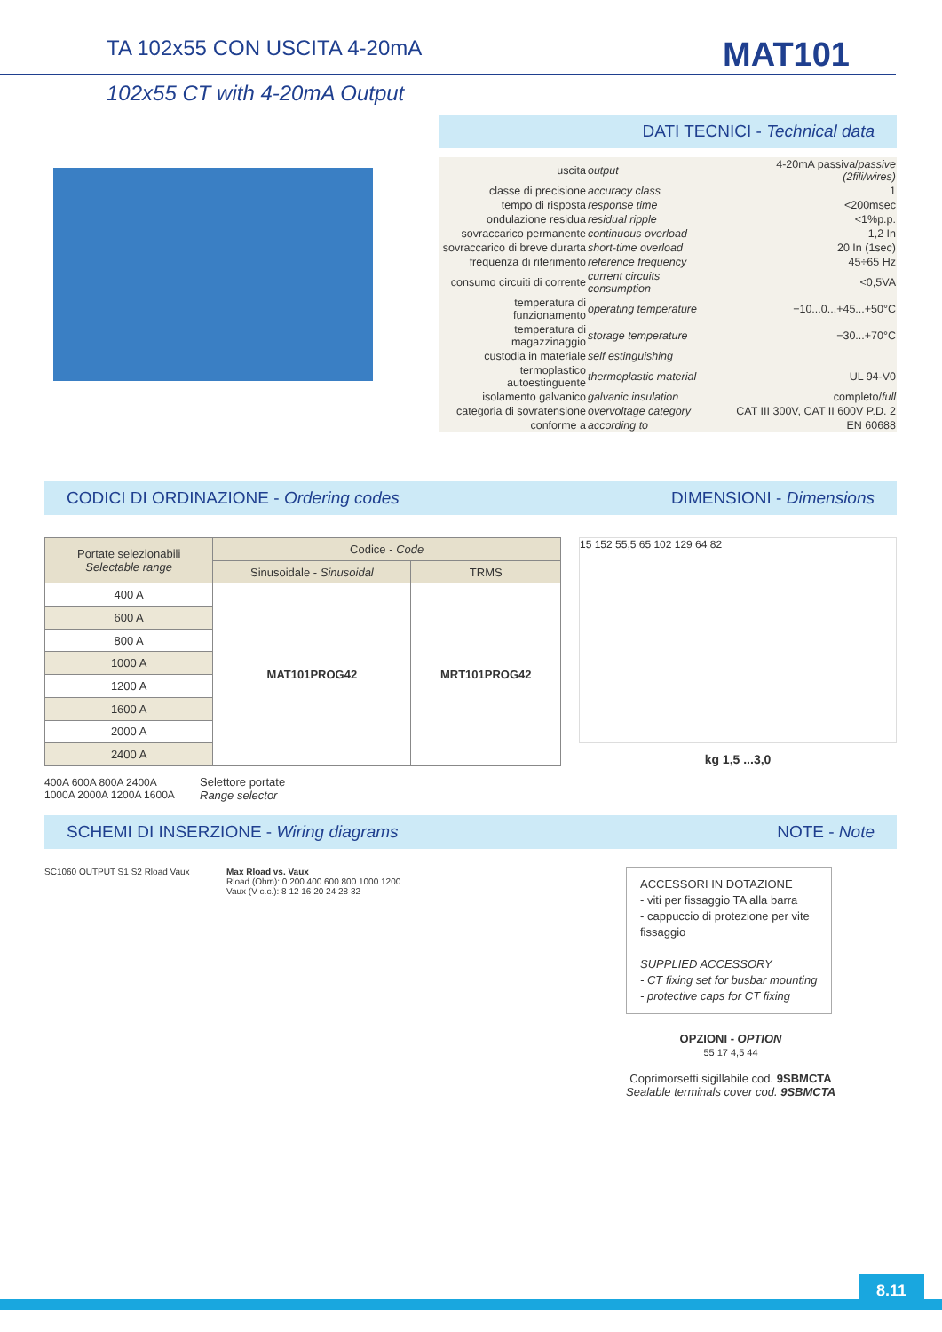TA 102x55 CON USCITA 4-20mA
MAT101
102x55 CT with 4-20mA Output
DATI TECNICI - Technical data
| uscita | output | 4-20mA passiva/ passive (2fili/wires) |
| classe di precisione | accuracy class | 1 |
| tempo di risposta | response time | <200msec |
| ondulazione residua | residual ripple | <1%p.p. |
| sovraccarico permanente | continuous overload | 1,2 In |
| sovraccarico di breve durarta | short-time overload | 20 In (1sec) |
| frequenza di riferimento | reference frequency | 45÷65 Hz |
| consumo circuiti di corrente | current circuits consumption | <0,5VA |
| temperatura di funzionamento | operating temperature | −10...0...+45...+50°C |
| temperatura di magazzinaggio | storage temperature | −30...+70°C |
| custodia in materiale | self estinguishing | |
| termoplastico autoestinguente | thermoplastic material | UL 94-V0 |
| isolamento galvanico | galvanic insulation | completo/ full |
| categoria di sovratensione | overvoltage category | CAT III 300V, CAT II 600V P.D. 2 |
| conforme a | according to | EN 60688 |
CODICI DI ORDINAZIONE - Ordering codes DIMENSIONI - Dimensions
| Portate selezionabili Selectable range | Codice - Code | |
| --- | --- | --- |
| | Sinusoidale - Sinusoidal | TRMS |
| 400 A | MAT101PROG42 | MRT101PROG42 |
| 600 A | | |
| 800 A | | |
| 1000 A | | |
| 1200 A | | |
| 1600 A | | |
| 2000 A | | |
| 2400 A | | |
15 152 55,5 65 102 129 64 82
kg 1,5 ...3,0
400A 600A 800A 2400A 1000A 2000A 1200A 1600A
Selettore portate
Range selector
SCHEMI DI INSERZIONE - Wiring diagrams NOTE - Note
SC1060 OUTPUT S1 S2 Rload Vaux Max Rload vs. Vaux
Rload (Ohm): 0 200 400 600 800 1000 1200
Vaux (V c.c.): 8 12 16 20 24 28 32
ACCESSORI IN DOTAZIONE
- viti per fissaggio TA alla barra
- cappuccio di protezione per vite fissaggio
SUPPLIED ACCESSORY
- CT fixing set for busbar mounting
- protective caps for CT fixing
OPZIONI - OPTION
55 17 4,5 44
Coprimorsetti sigillabile cod. 9SBMCTA
Sealable terminals cover cod. 9SBMCTA
8.11